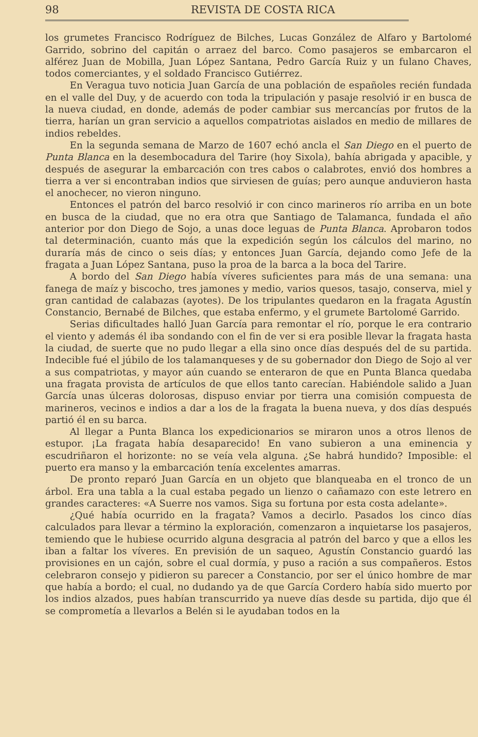98 REVISTA DE COSTA RICA
los grumetes Francisco Rodríguez de Bilches, Lucas González de Alfaro y Bartolomé Garrido, sobrino del capitán o arraez del barco. Como pasajeros se embarcaron el alférez Juan de Mobilla, Juan López Santana, Pedro García Ruiz y un fulano Chaves, todos comerciantes, y el soldado Francisco Gutiérrez.
En Veragua tuvo noticia Juan García de una población de españoles recién fundada en el valle del Duy, y de acuerdo con toda la tripulación y pasaje resolvió ir en busca de la nueva ciudad, en donde, además de poder cambiar sus mercancías por frutos de la tierra, harían un gran servicio a aquellos compatriotas aislados en medio de millares de indios rebeldes.
En la segunda semana de Marzo de 1607 echó ancla el San Diego en el puerto de Punta Blanca en la desembocadura del Tarire (hoy Sixola), bahía abrigada y apacible, y después de asegurar la embarcación con tres cabos o calabrotes, envió dos hombres a tierra a ver si encontraban indios que sirviesen de guías; pero aunque anduvieron hasta el anochecer, no vieron ninguno.
Entonces el patrón del barco resolvió ir con cinco marineros río arriba en un bote en busca de la ciudad, que no era otra que Santiago de Talamanca, fundada el año anterior por don Diego de Sojo, a unas doce leguas de Punta Blanca. Aprobaron todos tal determinación, cuanto más que la expedición según los cálculos del marino, no duraría más de cinco o seis días; y entonces Juan García, dejando como Jefe de la fragata a Juan López Santana, puso la proa de la barca a la boca del Tarire.
A bordo del San Diego había víveres suficientes para más de una semana: una fanega de maíz y biscocho, tres jamones y medio, varios quesos, tasajo, conserva, miel y gran cantidad de calabazas (ayotes). De los tripulantes quedaron en la fragata Agustín Constancio, Bernabé de Bilches, que estaba enfermo, y el grumete Bartolomé Garrido.
Serias dificultades halló Juan García para remontar el río, porque le era contrario el viento y además él iba sondando con el fin de ver si era posible llevar la fragata hasta la ciudad, de suerte que no pudo llegar a ella sino once días después del de su partida. Indecible fué el júbilo de los talamanqueses y de su gobernador don Diego de Sojo al ver a sus compatriotas, y mayor aún cuando se enteraron de que en Punta Blanca quedaba una fragata provista de artículos de que ellos tanto carecían. Habiéndole salido a Juan García unas úlceras dolorosas, dispuso enviar por tierra una comisión compuesta de marineros, vecinos e indios a dar a los de la fragata la buena nueva, y dos días después partió él en su barca.
Al llegar a Punta Blanca los expedicionarios se miraron unos a otros llenos de estupor. ¡La fragata había desaparecido! En vano subieron a una eminencia y escudriñaron el horizonte: no se veía vela alguna. ¿Se habrá hundido? Imposible: el puerto era manso y la embarcación tenía excelentes amarras.
De pronto reparó Juan García en un objeto que blanqueaba en el tronco de un árbol. Era una tabla a la cual estaba pegado un lienzo o cañamazo con este letrero en grandes caracteres: «A Suerre nos vamos. Siga su fortuna por esta costa adelante».
¿Qué había ocurrido en la fragata? Vamos a decirlo. Pasados los cinco días calculados para llevar a término la exploración, comenzaron a inquietarse los pasajeros, temiendo que le hubiese ocurrido alguna desgracia al patrón del barco y que a ellos les iban a faltar los víveres. En previsión de un saqueo, Agustín Constancio guardó las provisiones en un cajón, sobre el cual dormía, y puso a ración a sus compañeros. Estos celebraron consejo y pidieron su parecer a Constancio, por ser el único hombre de mar que había a bordo; el cual, no dudando ya de que García Cordero había sido muerto por los indios alzados, pues habían transcurrido ya nueve días desde su partida, dijo que él se comprometía a llevarlos a Belén si le ayudaban todos en la